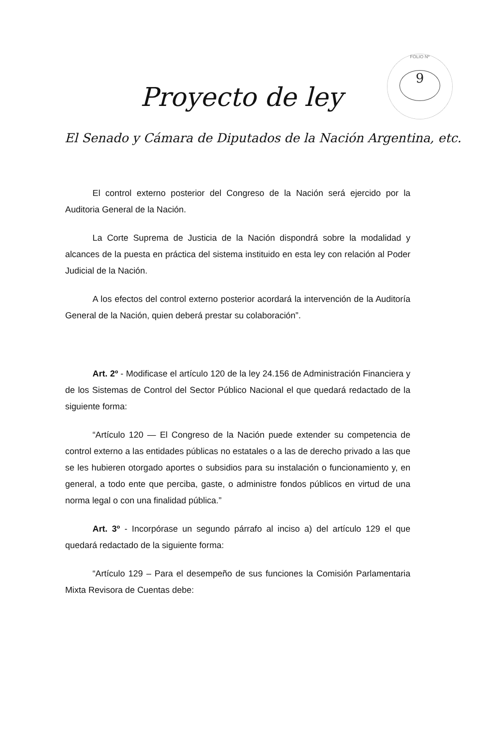FOLIO Nº
9
Proyecto de ley
El Senado y Cámara de Diputados de la Nación Argentina, etc.
El control externo posterior del Congreso de la Nación será ejercido por la Auditoria General de la Nación.
La Corte Suprema de Justicia de la Nación dispondrá sobre la modalidad y alcances de la puesta en práctica del sistema instituido en esta ley con relación al Poder Judicial de la Nación.
A los efectos del control externo posterior acordará la intervención de la Auditoría General de la Nación, quien deberá prestar su colaboración”.
Art. 2º - Modificase el artículo 120 de la ley 24.156 de Administración Financiera y de los Sistemas de Control del Sector Público Nacional el que quedará redactado de la siguiente forma:
“Artículo 120 — El Congreso de la Nación puede extender su competencia de control externo a las entidades públicas no estatales o a las de derecho privado a las que se les hubieren otorgado aportes o subsidios para su instalación o funcionamiento y, en general, a todo ente que perciba, gaste, o administre fondos públicos en virtud de una norma legal o con una finalidad pública.”
Art. 3º - Incorpórase un segundo párrafo al inciso a) del artículo 129 el que quedará redactado de la siguiente forma:
“Artículo 129 – Para el desempeño de sus funciones la Comisión Parlamentaria Mixta Revisora de Cuentas debe: